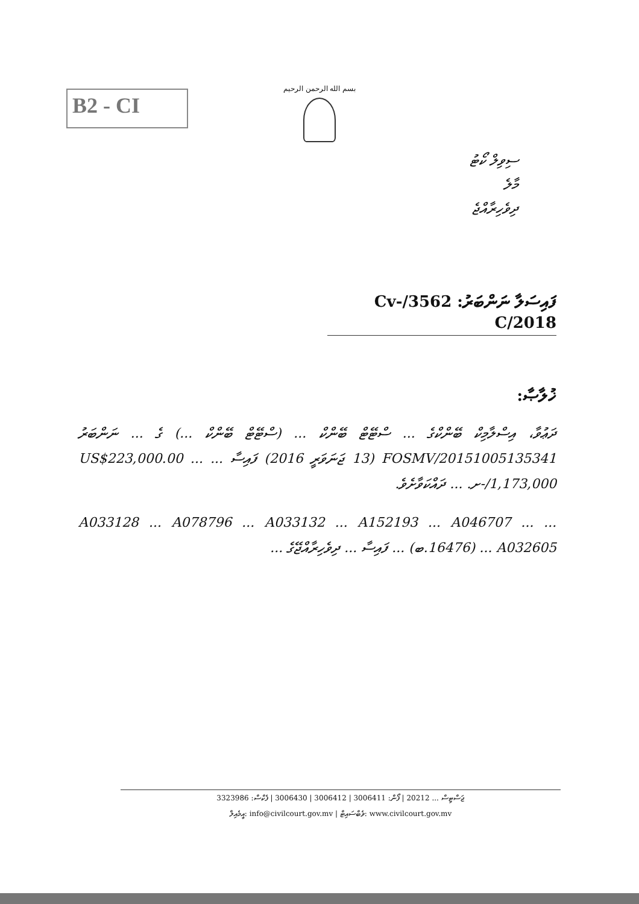B2 - CI
بسم الله الرحمن الرحيم
ސިވިލް ކޯޓު
މާލެ
ދިވެހިރާއްޖެ
ފައިސަލާ ނަންބަރު: 3562/Cv-C/2018
ޚުލާޞާ:
ދަޢުވާ، އިސްލާމިކް ބޭންކްގެ ... ސްޓޭޓް ބޭންކް ... (ސްޓޭޓް ބޭންކް ...) ގެ ... ނަންބަރު FOSMV/20151005135341 (13 ޖަނަވަރީ 2016) ފައިސާ ... US$223,000.00 ... 1,173,000/-ށ. ... ދައްކަވާށެވެ.
... A033128 ... A078796 ... A033132 ... A152193 ... A046707 ... A032605 ... (16476.ބ) ... ފައިސާ ... ދިވެހިރާއްޖޭގެ ...
ޖަސްޓިސް ... 20212 | ފޯން: 3006411 | 3006412 | 3006430 | ފެކްސް: 3323986
އީމެއިލް: info@civilcourt.gov.mv | ވެބްސައިޓް: www.civilcourt.gov.mv